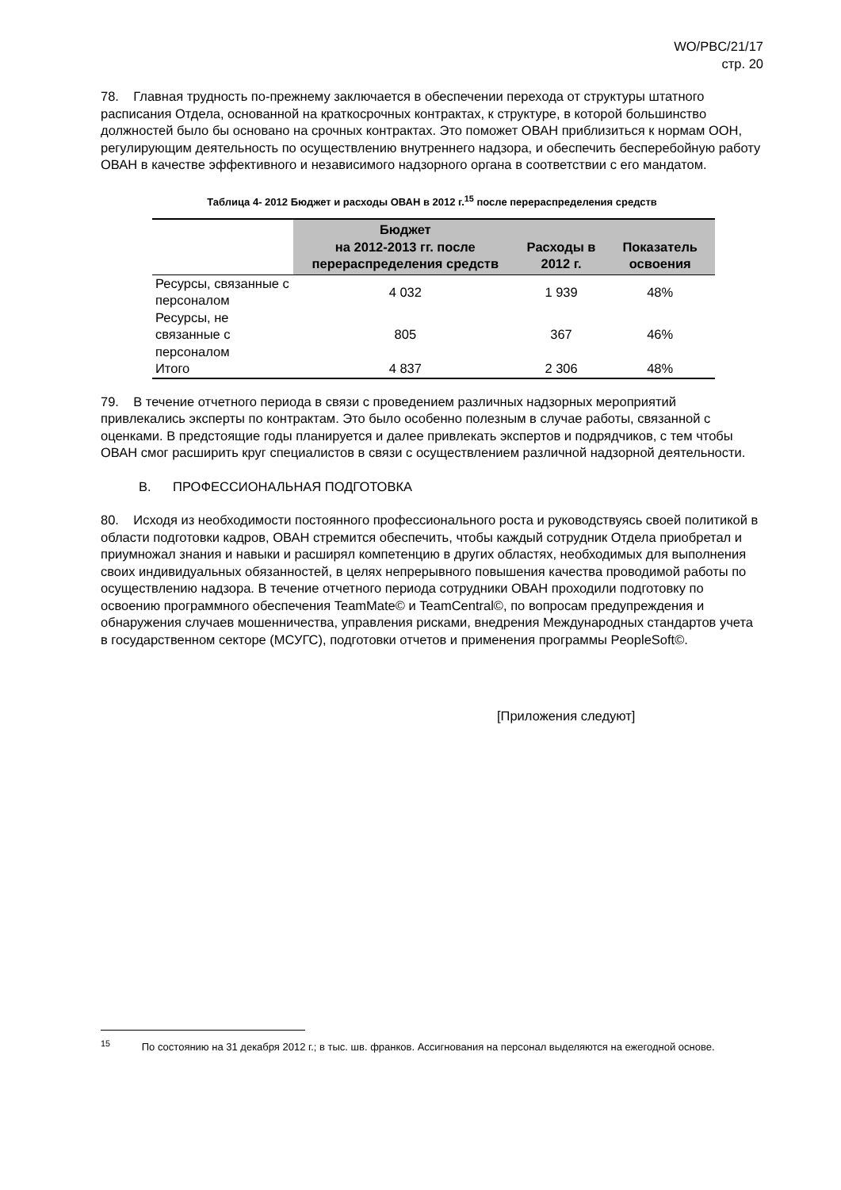WO/PBC/21/17
стр. 20
78. Главная трудность по-прежнему заключается в обеспечении перехода от структуры штатного расписания Отдела, основанной на краткосрочных контрактах, к структуре, в которой большинство должностей было бы основано на срочных контрактах. Это поможет ОВАН приблизиться к нормам ООН, регулирующим деятельность по осуществлению внутреннего надзора, и обеспечить бесперебойную работу ОВАН в качестве эффективного и независимого надзорного органа в соответствии с его мандатом.
Таблица 4- 2012 Бюджет и расходы ОВАН в 2012 г.<sup>15</sup> после перераспределения средств
| | Бюджет на 2012-2013 гг. после перераспределения средств | Расходы в 2012 г. | Показатель освоения |
| --- | --- | --- | --- |
| Ресурсы, связанные с персоналом | 4 032 | 1 939 | 48% |
| Ресурсы, не связанные с персоналом | 805 | 367 | 46% |
| Итого | 4 837 | 2 306 | 48% |
79. В течение отчетного периода в связи с проведением различных надзорных мероприятий привлекались эксперты по контрактам. Это было особенно полезным в случае работы, связанной с оценками. В предстоящие годы планируется и далее привлекать экспертов и подрядчиков, с тем чтобы ОВАН смог расширить круг специалистов в связи с осуществлением различной надзорной деятельности.
B. ПРОФЕССИОНАЛЬНАЯ ПОДГОТОВКА
80. Исходя из необходимости постоянного профессионального роста и руководствуясь своей политикой в области подготовки кадров, ОВАН стремится обеспечить, чтобы каждый сотрудник Отдела приобретал и приумножал знания и навыки и расширял компетенцию в других областях, необходимых для выполнения своих индивидуальных обязанностей, в целях непрерывного повышения качества проводимой работы по осуществлению надзора. В течение отчетного периода сотрудники ОВАН проходили подготовку по освоению программного обеспечения TeamMate© и TeamCentral©, по вопросам предупреждения и обнаружения случаев мошенничества, управления рисками, внедрения Международных стандартов учета в государственном секторе (МСУГС), подготовки отчетов и применения программы PeopleSoft©.
[Приложения следуют]
<sup>15</sup> По состоянию на 31 декабря 2012 г.; в тыс. шв. франков. Ассигнования на персонал выделяются на ежегодной основе.